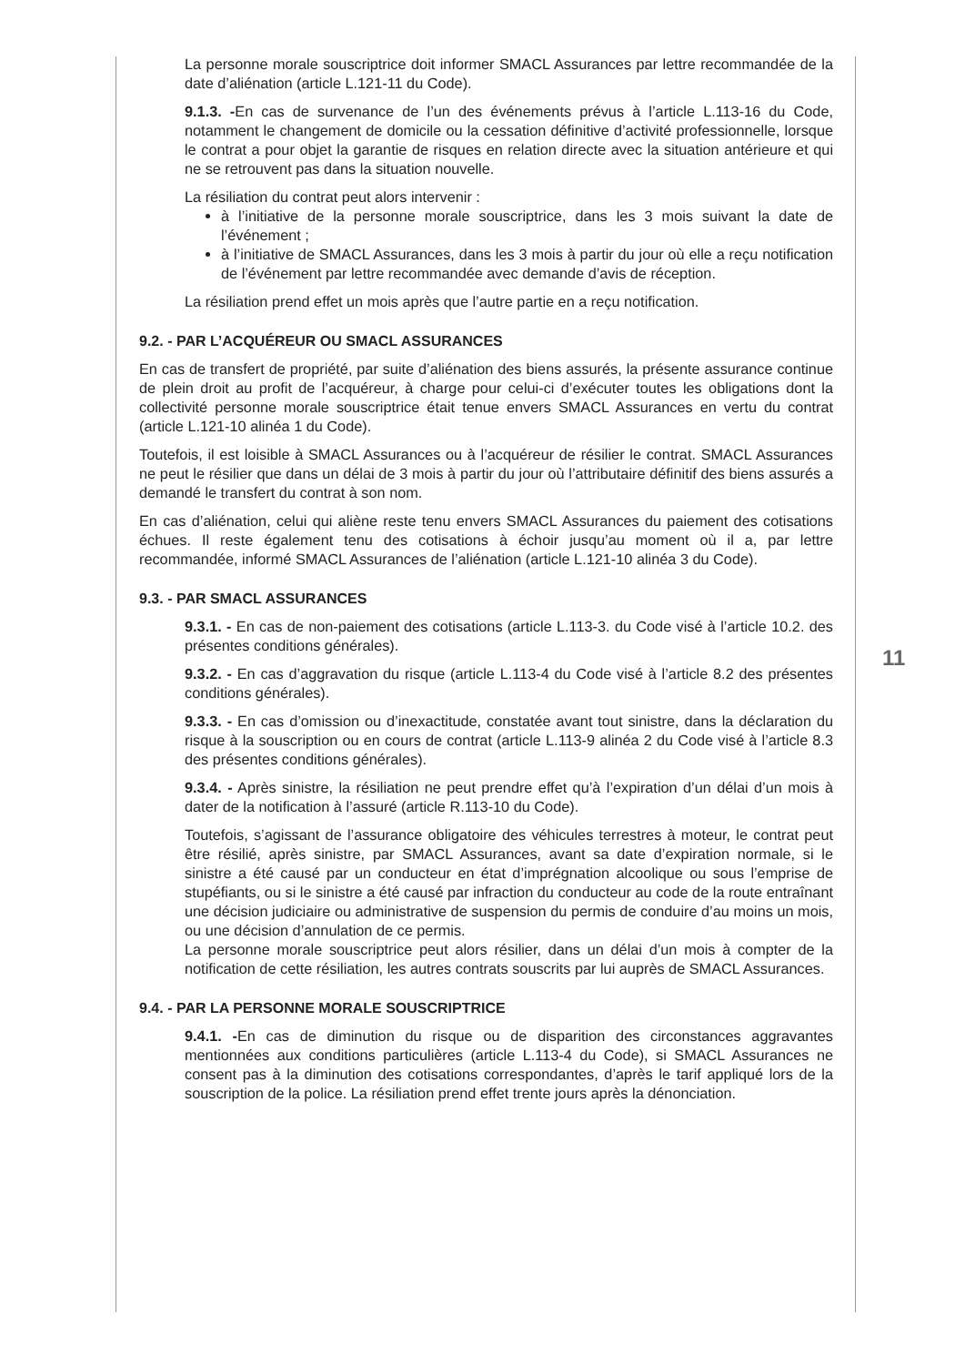La personne morale souscriptrice doit informer SMACL Assurances par lettre recommandée de la date d’aliénation (article L.121-11 du Code).
9.1.3. -En cas de survenance de l’un des événements prévus à l’article L.113-16 du Code, notamment le changement de domicile ou la cessation définitive d’activité professionnelle, lorsque le contrat a pour objet la garantie de risques en relation directe avec la situation antérieure et qui ne se retrouvent pas dans la situation nouvelle.
La résiliation du contrat peut alors intervenir :
à l’initiative de la personne morale souscriptrice, dans les 3 mois suivant la date de l’événement ;
à l’initiative de SMACL Assurances, dans les 3 mois à partir du jour où elle a reçu notification de l’événement par lettre recommandée avec demande d’avis de réception.
La résiliation prend effet un mois après que l’autre partie en a reçu notification.
9.2. - PAR L’ACQUÉREUR OU SMACL ASSURANCES
En cas de transfert de propriété, par suite d’aliénation des biens assurés, la présente assurance continue de plein droit au profit de l’acquéreur, à charge pour celui-ci d’exécuter toutes les obligations dont la collectivité personne morale souscriptrice était tenue envers SMACL Assurances en vertu du contrat (article L.121-10 alinéa 1 du Code).
Toutefois, il est loisible à SMACL Assurances ou à l’acquéreur de résilier le contrat. SMACL Assurances ne peut le résilier que dans un délai de 3 mois à partir du jour où l’attributaire définitif des biens assurés a demandé le transfert du contrat à son nom.
En cas d’aliénation, celui qui aliène reste tenu envers SMACL Assurances du paiement des cotisations échues. Il reste également tenu des cotisations à échoir jusqu’au moment où il a, par lettre recommandée, informé SMACL Assurances de l’aliénation (article L.121-10 alinéa 3 du Code).
9.3. - PAR SMACL ASSURANCES
9.3.1. - En cas de non-paiement des cotisations (article L.113-3. du Code visé à l’article 10.2. des présentes conditions générales).
9.3.2. - En cas d’aggravation du risque (article L.113-4 du Code visé à l’article 8.2 des présentes conditions générales).
9.3.3. - En cas d’omission ou d’inexactitude, constatée avant tout sinistre, dans la déclaration du risque à la souscription ou en cours de contrat (article L.113-9 alinéa 2 du Code visé à l’article 8.3 des présentes conditions générales).
9.3.4. - Après sinistre, la résiliation ne peut prendre effet qu’à l’expiration d’un délai d’un mois à dater de la notification à l’assuré (article R.113-10 du Code).
Toutefois, s’agissant de l’assurance obligatoire des véhicules terrestres à moteur, le contrat peut être résilié, après sinistre, par SMACL Assurances, avant sa date d’expiration normale, si le sinistre a été causé par un conducteur en état d’imprégnation alcoolique ou sous l’emprise de stupéfiants, ou si le sinistre a été causé par infraction du conducteur au code de la route entraînant une décision judiciaire ou administrative de suspension du permis de conduire d’au moins un mois, ou une décision d’annulation de ce permis.
La personne morale souscriptrice peut alors résilier, dans un délai d’un mois à compter de la notification de cette résiliation, les autres contrats souscrits par lui auprès de SMACL Assurances.
9.4. - PAR LA PERSONNE MORALE SOUSCRIPTRICE
9.4.1. -En cas de diminution du risque ou de disparition des circonstances aggravantes mentionnées aux conditions particulières (article L.113-4 du Code), si SMACL Assurances ne consent pas à la diminution des cotisations correspondantes, d’après le tarif appliqué lors de la souscription de la police. La résiliation prend effet trente jours après la dénonciation.
11